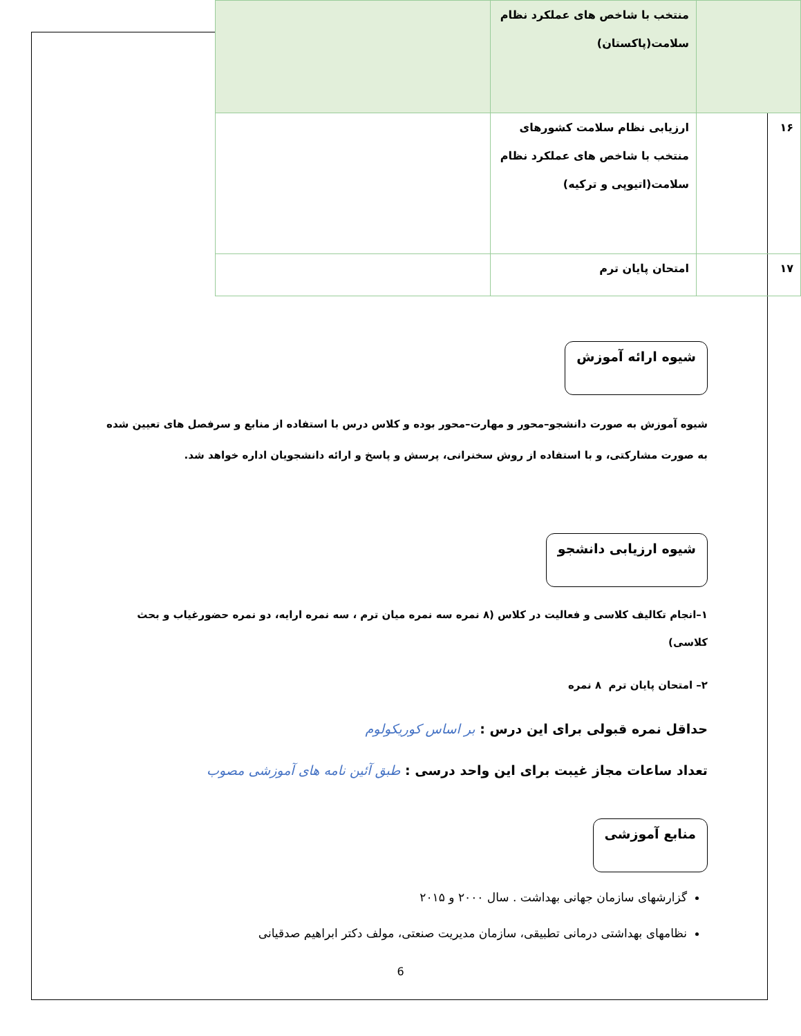| | منتخب با شاخص های عملکرد نظام سلامت(پاکستان) | |
| ۱۶ | ارزیابی نظام سلامت کشورهای منتخب با شاخص های عملکرد نظام سلامت(اتیوپی و ترکیه) | |
| ۱۷ | امتحان پایان ترم | |
شیوه ارائه آموزش
شیوه آموزش به صورت دانشجو–محور و مهارت–محور بوده و کلاس درس با استفاده از منابع و سرفصل های تعیین شده به صورت مشارکتی، و با استفاده از روش سخنرانی، پرسش و پاسخ و ارائه دانشجویان اداره خواهد شد.
شیوه ارزیابی دانشجو
۱–انجام تکالیف کلاسی و فعالیت در کلاس (۸ نمره سه نمره میان ترم ، سه نمره ارایه، دو نمره حضورغیاب و بحث کلاسی)
۲– امتحان پایان ترم ۸ نمره
حداقل نمره قبولی برای این درس : بر اساس کوریکولوم
تعداد ساعات مجاز غیبت برای این واحد درسی : طبق آئین نامه های آموزشی مصوب
منابع آموزشی
گزارشهای سازمان جهانی بهداشت . سال ۲۰۰۰ و ۲۰۱۵
نظامهای بهداشتی درمانی تطبیقی، سازمان مدیریت صنعتی، مولف دکتر ابراهیم صدقیانی
6